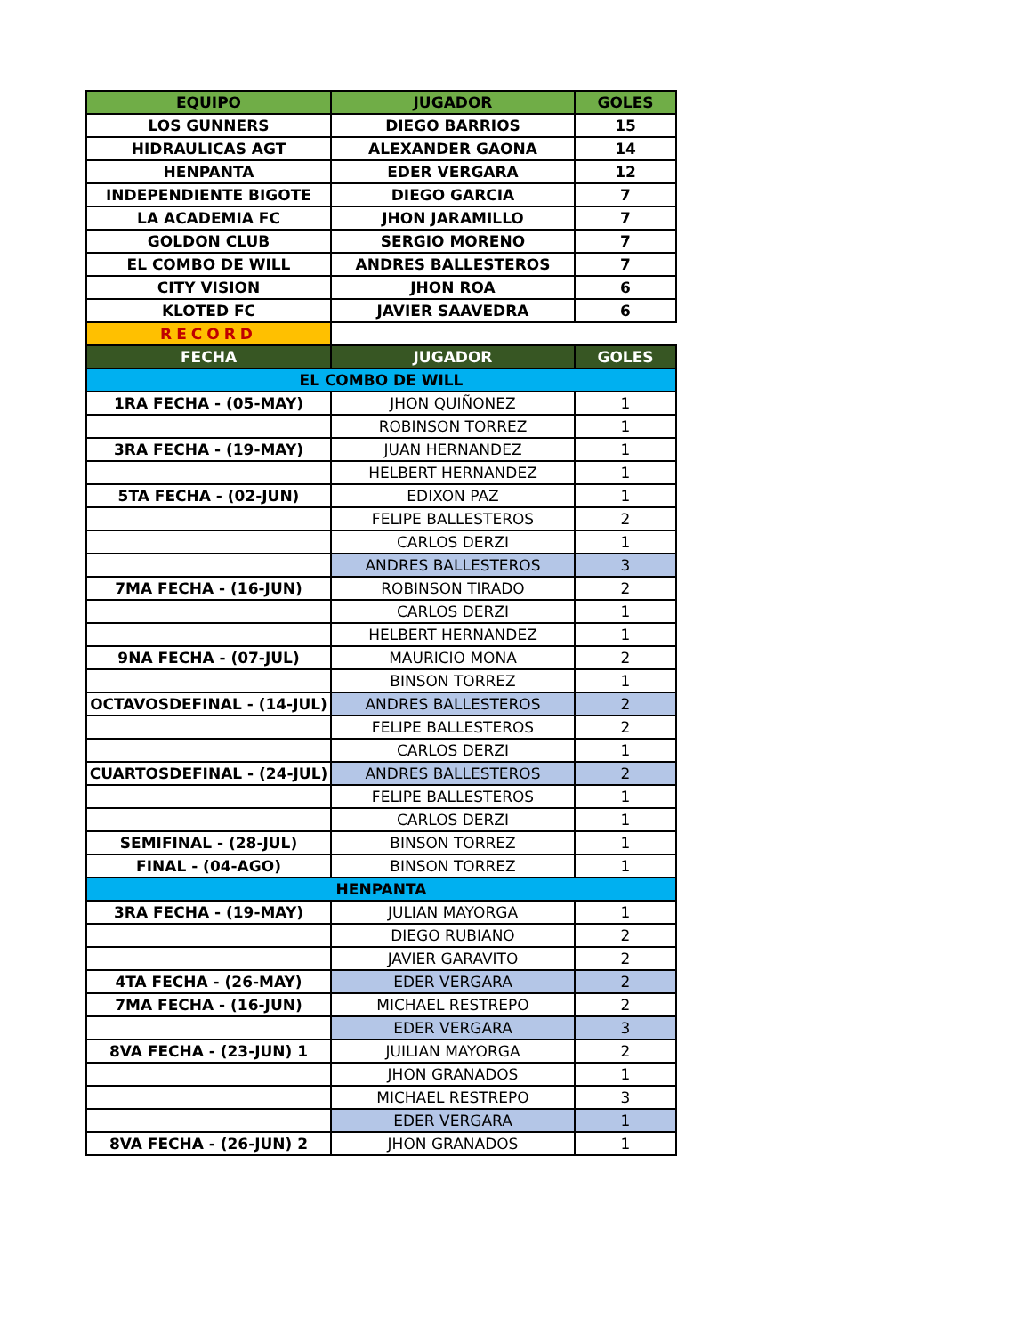| EQUIPO | JUGADOR | GOLES |
| --- | --- | --- |
| LOS GUNNERS | DIEGO BARRIOS | 15 |
| HIDRAULICAS AGT | ALEXANDER GAONA | 14 |
| HENPANTA | EDER VERGARA | 12 |
| INDEPENDIENTE BIGOTE | DIEGO GARCIA | 7 |
| LA ACADEMIA FC | JHON JARAMILLO | 7 |
| GOLDON CLUB | SERGIO MORENO | 7 |
| EL COMBO DE WILL | ANDRES BALLESTEROS | 7 |
| CITY VISION | JHON ROA | 6 |
| KLOTED FC | JAVIER SAAVEDRA | 6 |
| RECORD | | |
| FECHA | JUGADOR | GOLES |
| EL COMBO DE WILL | | |
| 1RA FECHA - (05-MAY) | JHON QUIÑONEZ | 1 |
| | ROBINSON TORREZ | 1 |
| 3RA FECHA - (19-MAY) | JUAN HERNANDEZ | 1 |
| | HELBERT HERNANDEZ | 1 |
| 5TA FECHA - (02-JUN) | EDIXON PAZ | 1 |
| | FELIPE BALLESTEROS | 2 |
| | CARLOS DERZI | 1 |
| | ANDRES BALLESTEROS | 3 |
| 7MA FECHA - (16-JUN) | ROBINSON TIRADO | 2 |
| | CARLOS DERZI | 1 |
| | HELBERT HERNANDEZ | 1 |
| 9NA FECHA - (07-JUL) | MAURICIO MONA | 2 |
| | BINSON TORREZ | 1 |
| OCTAVOSDEFINAL - (14-JUL) | ANDRES BALLESTEROS | 2 |
| | FELIPE BALLESTEROS | 2 |
| | CARLOS DERZI | 1 |
| CUARTOSDEFINAL - (24-JUL) | ANDRES BALLESTEROS | 2 |
| | FELIPE BALLESTEROS | 1 |
| | CARLOS DERZI | 1 |
| SEMIFINAL - (28-JUL) | BINSON TORREZ | 1 |
| FINAL - (04-AGO) | BINSON TORREZ | 1 |
| HENPANTA | | |
| 3RA FECHA - (19-MAY) | JULIAN MAYORGA | 1 |
| | DIEGO RUBIANO | 2 |
| | JAVIER GARAVITO | 2 |
| 4TA FECHA - (26-MAY) | EDER VERGARA | 2 |
| 7MA FECHA - (16-JUN) | MICHAEL RESTREPO | 2 |
| | EDER VERGARA | 3 |
| 8VA FECHA - (23-JUN) 1 | JUILIAN MAYORGA | 2 |
| | JHON GRANADOS | 1 |
| | MICHAEL RESTREPO | 3 |
| | EDER VERGARA | 1 |
| 8VA FECHA - (26-JUN) 2 | JHON GRANADOS | 1 |